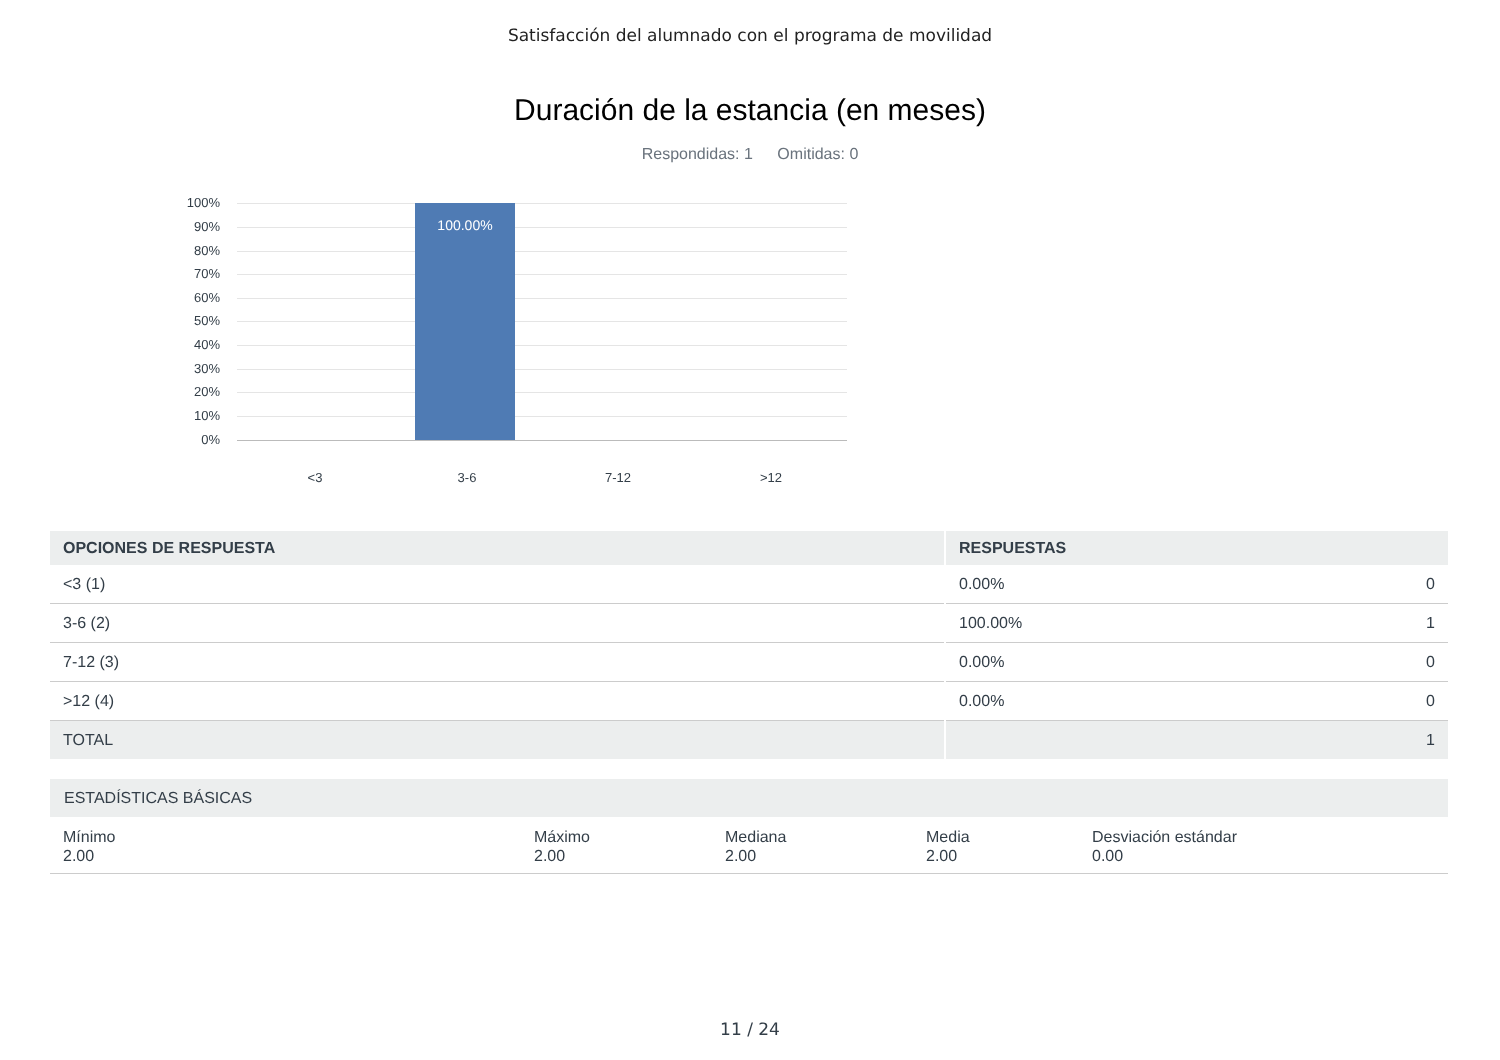Satisfacción del alumnado con el programa de movilidad
Duración de la estancia (en meses)
Respondidas: 1 Omitidas: 0
100%
90%
80%
70%
60%
50%
40%
30%
20%
10%
0%
100.00%
<3 3-6 7-12 >12
| OPCIONES DE RESPUESTA | RESPUESTAS | |
| --- | --- | --- |
| <3 (1) | 0.00% | 0 |
| 3-6 (2) | 100.00% | 1 |
| 7-12 (3) | 0.00% | 0 |
| >12 (4) | 0.00% | 0 |
| TOTAL | | 1 |
| ESTADÍSTICAS BÁSICAS | | | | |
| --- | --- | --- | --- | --- |
| Mínimo 2.00 | Máximo 2.00 | Mediana 2.00 | Media 2.00 | Desviación estándar 0.00 |
11 / 24